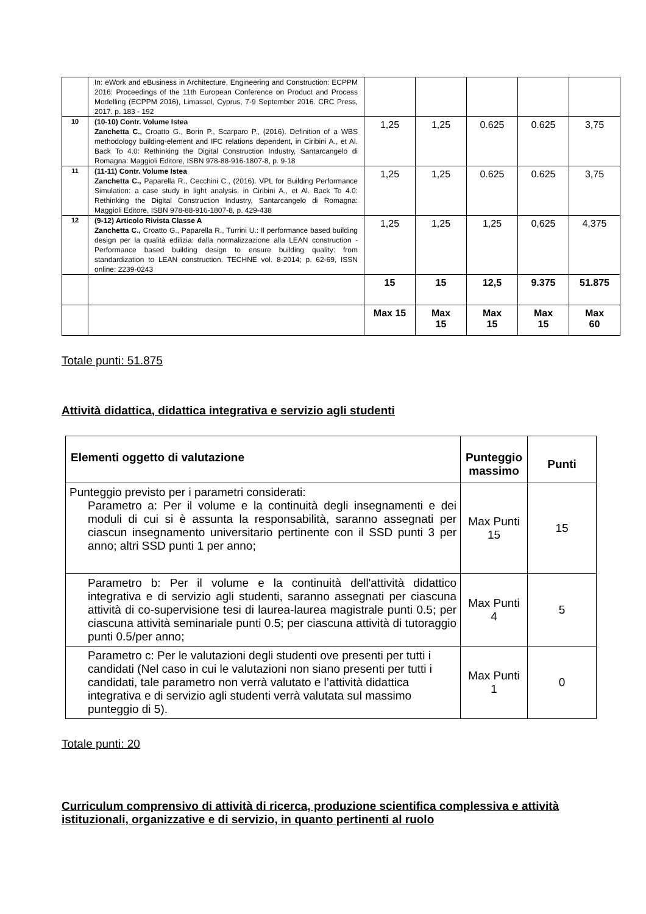| | In: eWork and eBusiness in Architecture, Engineering and Construction: ECPPM 2016: Proceedings of the 11th European Conference on Product and Process Modelling (ECPPM 2016), Limassol, Cyprus, 7-9 September 2016. CRC Press, 2017. p. 183 - 192 | | | | | |
| 10 | (10-10) Contr. Volume Istea Zanchetta C., Croatto G., Borin P., Scarparo P., (2016). Definition of a WBS methodology building-element and IFC relations dependent, in Ciribini A., et Al. Back To 4.0: Rethinking the Digital Construction Industry, Santarcangelo di Romagna: Maggioli Editore, ISBN 978-88-916-1807-8, p. 9-18 | 1,25 | 1,25 | 0.625 | 0.625 | 3,75 |
| 11 | (11-11) Contr. Volume Istea Zanchetta C., Paparella R., Cecchini C., (2016). VPL for Building Performance Simulation: a case study in light analysis, in Ciribini A., et Al. Back To 4.0: Rethinking the Digital Construction Industry, Santarcangelo di Romagna: Maggioli Editore, ISBN 978-88-916-1807-8, p. 429-438 | 1,25 | 1,25 | 0.625 | 0.625 | 3,75 |
| 12 | (9-12) Articolo Rivista Classe A Zanchetta C., Croatto G., Paparella R., Turrini U.: Il performance based building design per la qualità edilizia: dalla normalizzazione alla LEAN construction - Performance based building design to ensure building quality: from standardization to LEAN construction. TECHNE vol. 8-2014; p. 62-69, ISSN online: 2239-0243 | 1,25 | 1,25 | 1,25 | 0,625 | 4,375 |
| | | 15 | 15 | 12,5 | 9.375 | 51.875 |
| | | Max 15 | Max 15 | Max 15 | Max 15 | Max 60 |
Totale punti: 51.875
Attività didattica, didattica integrativa e servizio agli studenti
| Elementi oggetto di valutazione | Punteggio massimo | Punti |
| --- | --- | --- |
| Punteggio previsto per i parametri considerati: Parametro a: Per il volume e la continuità degli insegnamenti e dei moduli di cui si è assunta la responsabilità, saranno assegnati per ciascun insegnamento universitario pertinente con il SSD punti 3 per anno; altri SSD punti 1 per anno; | Max Punti 15 | 15 |
| Parametro b: Per il volume e la continuità dell'attività didattico integrativa e di servizio agli studenti, saranno assegnati per ciascuna attività di co-supervisione tesi di laurea-laurea magistrale punti 0.5; per ciascuna attività seminariale punti 0.5; per ciascuna attività di tutoraggio punti 0.5/per anno; | Max Punti 4 | 5 |
| Parametro c: Per le valutazioni degli studenti ove presenti per tutti i candidati (Nel caso in cui le valutazioni non siano presenti per tutti i candidati, tale parametro non verrà valutato e l’attività didattica integrativa e di servizio agli studenti verrà valutata sul massimo punteggio di 5). | Max Punti 1 | 0 |
Totale punti: 20
Curriculum comprensivo di attività di ricerca, produzione scientifica complessiva e attività istituzionali, organizzative e di servizio, in quanto pertinenti al ruolo